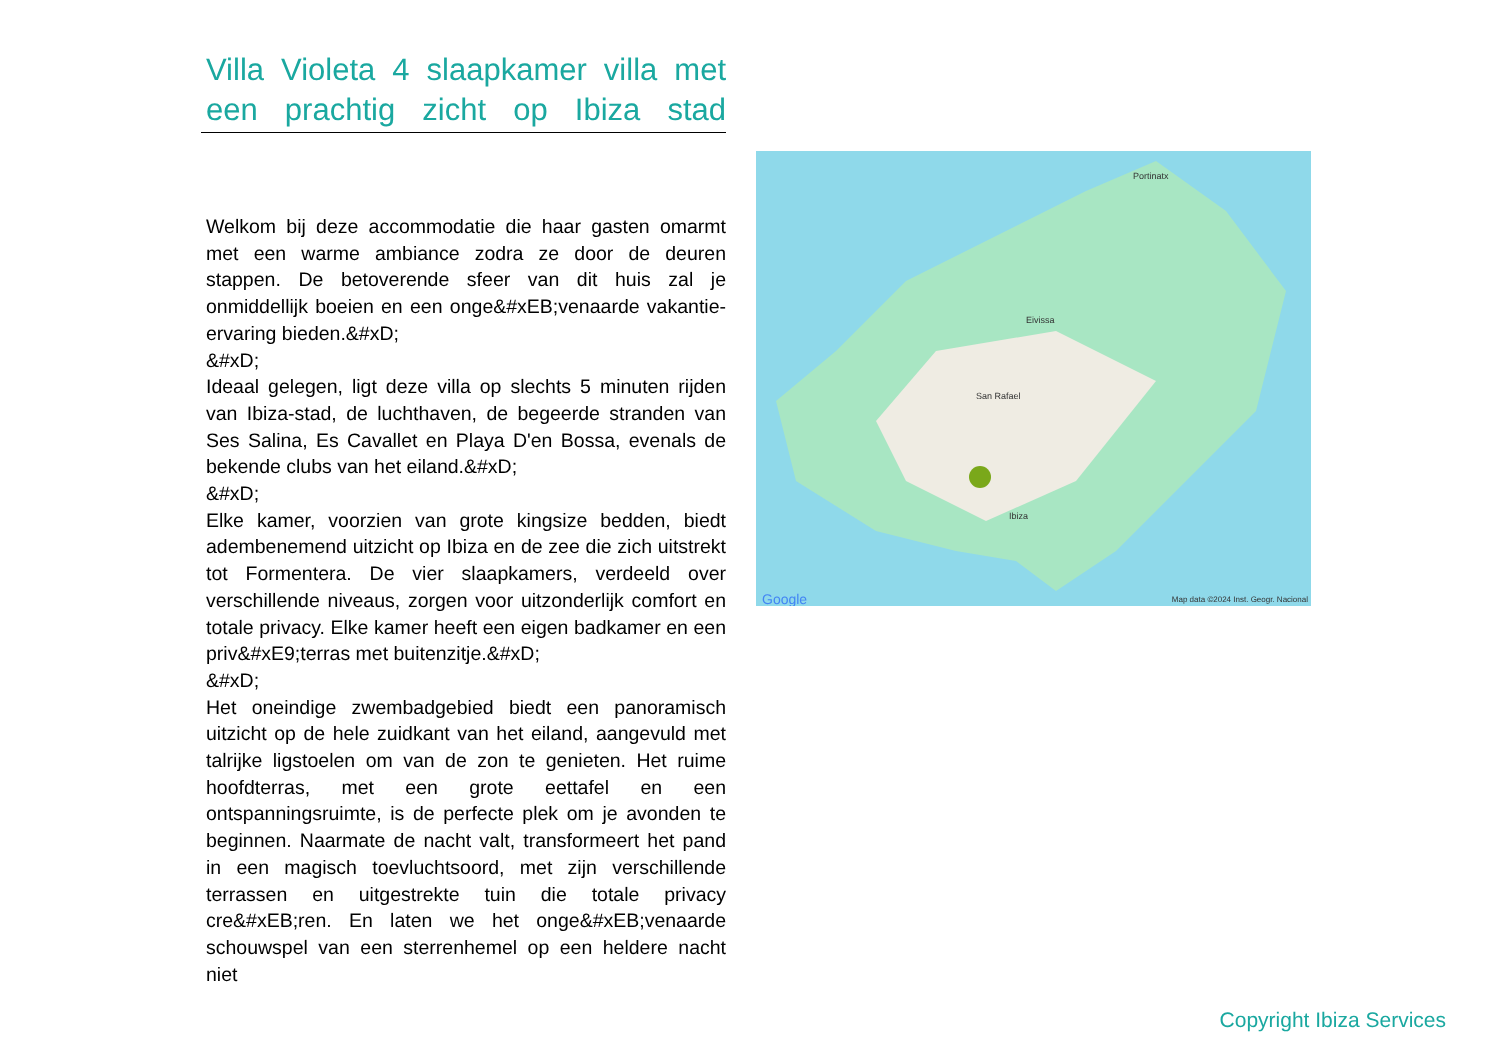Villa Violeta 4 slaapkamer villa met een prachtig zicht op Ibiza stad
Welkom bij deze accommodatie die haar gasten omarmt met een warme ambiance zodra ze door de deuren stappen. De betoverende sfeer van dit huis zal je onmiddellijk boeien en een onge&#xEB;venaarde vakantie-ervaring bieden.&#xD;
&#xD;
Ideaal gelegen, ligt deze villa op slechts 5 minuten rijden van Ibiza-stad, de luchthaven, de begeerde stranden van Ses Salina, Es Cavallet en Playa D'en Bossa, evenals de bekende clubs van het eiland.&#xD;
&#xD;
Elke kamer, voorzien van grote kingsize bedden, biedt adembenemend uitzicht op Ibiza en de zee die zich uitstrekt tot Formentera. De vier slaapkamers, verdeeld over verschillende niveaus, zorgen voor uitzonderlijk comfort en totale privacy. Elke kamer heeft een eigen badkamer en een priv&#xE9;terras met buitenzitje.&#xD;
&#xD;
Het oneindige zwembadgebied biedt een panoramisch uitzicht op de hele zuidkant van het eiland, aangevuld met talrijke ligstoelen om van de zon te genieten. Het ruime hoofdterras, met een grote eettafel en een ontspanningsruimte, is de perfecte plek om je avonden te beginnen. Naarmate de nacht valt, transformeert het pand in een magisch toevluchtsoord, met zijn verschillende terrassen en uitgestrekte tuin die totale privacy cre&#xEB;ren. En laten we het onge&#xEB;venaarde schouwspel van een sterrenhemel op een heldere nacht niet
Portinatx
Eivissa
San Rafael
Ibiza
Google Map data ©2024 Inst. Geogr. Nacional
Copyright Ibiza Services